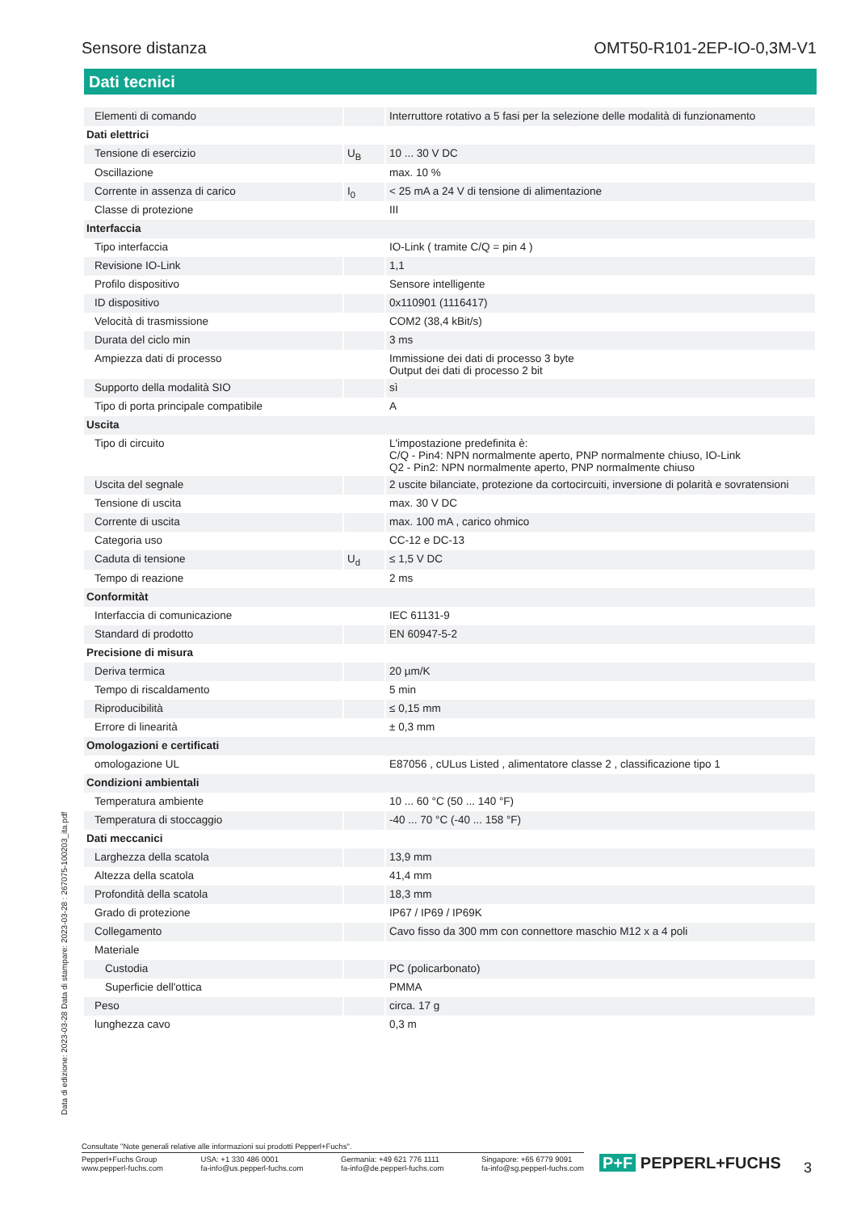Sensore distanza OMT50-R101-2EP-IO-0,3M-V1
Dati tecnici
| Elementi di comando | | Interruttore rotativo a 5 fasi per la selezione delle modalità di funzionamento |
| Dati elettrici | | |
| Tensione di esercizio | U<sub>B</sub> | 10 ... 30 V DC |
| Oscillazione | | max. 10 % |
| Corrente in assenza di carico | I<sub>0</sub> | < 25 mA a 24 V di tensione di alimentazione |
| Classe di protezione | | III |
| Interfaccia | | |
| Tipo interfaccia | | IO-Link ( tramite C/Q = pin 4 ) |
| Revisione IO-Link | | 1,1 |
| Profilo dispositivo | | Sensore intelligente |
| ID dispositivo | | 0x110901 (1116417) |
| Velocità di trasmissione | | COM2 (38,4 kBit/s) |
| Durata del ciclo min | | 3 ms |
| Ampiezza dati di processo | | Immissione dei dati di processo 3 byte Output dei dati di processo 2 bit |
| Supporto della modalità SIO | | sì |
| Tipo di porta principale compatibile | | A |
| Uscita | | |
| Tipo di circuito | | L'impostazione predefinita è: C/Q - Pin4: NPN normalmente aperto, PNP normalmente chiuso, IO-Link Q2 - Pin2: NPN normalmente aperto, PNP normalmente chiuso |
| Uscita del segnale | | 2 uscite bilanciate, protezione da cortocircuiti, inversione di polarità e sovratensioni |
| Tensione di uscita | | max. 30 V DC |
| Corrente di uscita | | max. 100 mA , carico ohmico |
| Categoria uso | | CC-12 e DC-13 |
| Caduta di tensione | U<sub>d</sub> | ≤ 1,5 V DC |
| Tempo di reazione | | 2 ms |
| Conformitàt | | |
| Interfaccia di comunicazione | | IEC 61131-9 |
| Standard di prodotto | | EN 60947-5-2 |
| Precisione di misura | | |
| Deriva termica | | 20 µm/K |
| Tempo di riscaldamento | | 5 min |
| Riproducibilità | | ≤ 0,15 mm |
| Errore di linearità | | ± 0,3 mm |
| Omologazioni e certificati | | |
| omologazione UL | | E87056 , cULus Listed , alimentatore classe 2 , classificazione tipo 1 |
| Condizioni ambientali | | |
| Temperatura ambiente | | 10 ... 60 °C (50 ... 140 °F) |
| Temperatura di stoccaggio | | -40 ... 70 °C (-40 ... 158 °F) |
| Dati meccanici | | |
| Larghezza della scatola | | 13,9 mm |
| Altezza della scatola | | 41,4 mm |
| Profondità della scatola | | 18,3 mm |
| Grado di protezione | | IP67 / IP69 / IP69K |
| Collegamento | | Cavo fisso da 300 mm con connettore maschio M12 x a 4 poli |
| Materiale | | |
| Custodia | | PC (policarbonato) |
| Superficie dell'ottica | | PMMA |
| Peso | | circa. 17 g |
| lunghezza cavo | | 0,3 m |
Data di edizione: 2023-03-28 Data di stampare: 2023-03-28 : 267075-100203_ita.pdf
Consultate "Note generali relative alle informazioni sui prodotti Pepperl+Fuchs".
Pepperl+Fuchs Group
www.pepperl-fuchs.com USA: +1 330 486 0001
fa-info@us.pepperl-fuchs.com Germania: +49 621 776 1111
fa-info@de.pepperl-fuchs.com Singapore: +65 6779 9091
fa-info@sg.pepperl-fuchs.com
P+F PEPPERL+FUCHS 3